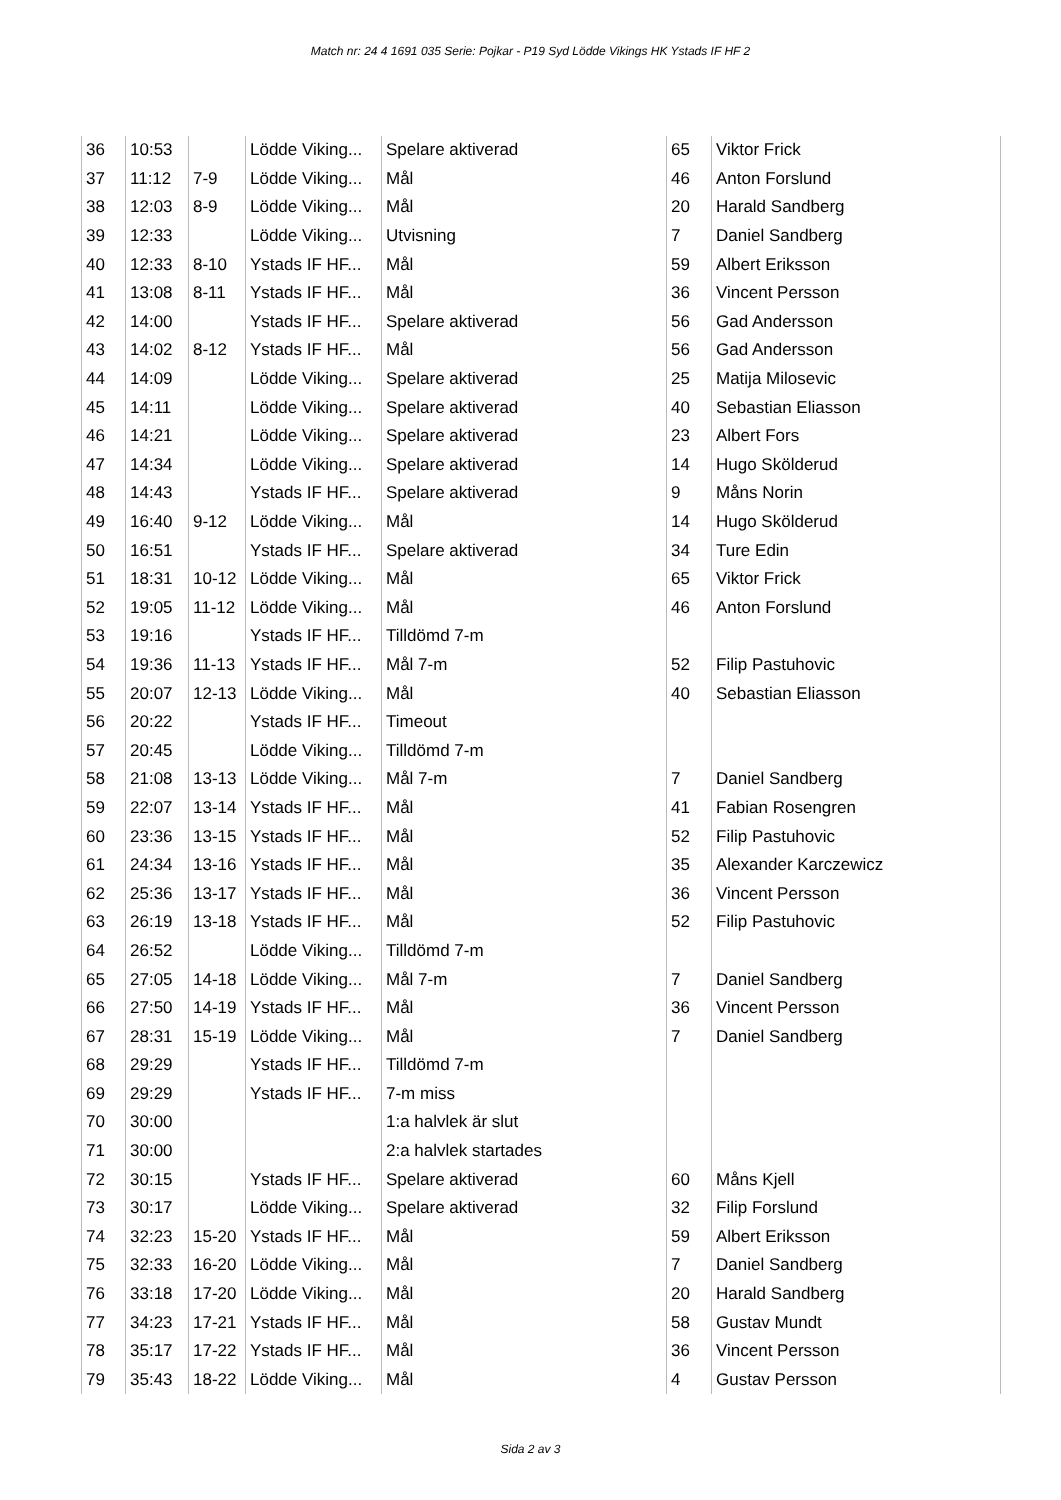Match nr: 24 4 1691 035 Serie: Pojkar - P19 Syd Lödde Vikings HK Ystads IF HF 2
| 36 | 10:53 | | Lödde Viking... | Spelare aktiverad | 65 | Viktor Frick |
| 37 | 11:12 | 7-9 | Lödde Viking... | Mål | 46 | Anton Forslund |
| 38 | 12:03 | 8-9 | Lödde Viking... | Mål | 20 | Harald Sandberg |
| 39 | 12:33 | | Lödde Viking... | Utvisning | 7 | Daniel Sandberg |
| 40 | 12:33 | 8-10 | Ystads IF HF... | Mål | 59 | Albert Eriksson |
| 41 | 13:08 | 8-11 | Ystads IF HF... | Mål | 36 | Vincent Persson |
| 42 | 14:00 | | Ystads IF HF... | Spelare aktiverad | 56 | Gad Andersson |
| 43 | 14:02 | 8-12 | Ystads IF HF... | Mål | 56 | Gad Andersson |
| 44 | 14:09 | | Lödde Viking... | Spelare aktiverad | 25 | Matija Milosevic |
| 45 | 14:11 | | Lödde Viking... | Spelare aktiverad | 40 | Sebastian Eliasson |
| 46 | 14:21 | | Lödde Viking... | Spelare aktiverad | 23 | Albert Fors |
| 47 | 14:34 | | Lödde Viking... | Spelare aktiverad | 14 | Hugo Skölderud |
| 48 | 14:43 | | Ystads IF HF... | Spelare aktiverad | 9 | Måns Norin |
| 49 | 16:40 | 9-12 | Lödde Viking... | Mål | 14 | Hugo Skölderud |
| 50 | 16:51 | | Ystads IF HF... | Spelare aktiverad | 34 | Ture Edin |
| 51 | 18:31 | 10-12 | Lödde Viking... | Mål | 65 | Viktor Frick |
| 52 | 19:05 | 11-12 | Lödde Viking... | Mål | 46 | Anton Forslund |
| 53 | 19:16 | | Ystads IF HF... | Tilldömd 7-m | | |
| 54 | 19:36 | 11-13 | Ystads IF HF... | Mål 7-m | 52 | Filip Pastuhovic |
| 55 | 20:07 | 12-13 | Lödde Viking... | Mål | 40 | Sebastian Eliasson |
| 56 | 20:22 | | Ystads IF HF... | Timeout | | |
| 57 | 20:45 | | Lödde Viking... | Tilldömd 7-m | | |
| 58 | 21:08 | 13-13 | Lödde Viking... | Mål 7-m | 7 | Daniel Sandberg |
| 59 | 22:07 | 13-14 | Ystads IF HF... | Mål | 41 | Fabian Rosengren |
| 60 | 23:36 | 13-15 | Ystads IF HF... | Mål | 52 | Filip Pastuhovic |
| 61 | 24:34 | 13-16 | Ystads IF HF... | Mål | 35 | Alexander Karczewicz |
| 62 | 25:36 | 13-17 | Ystads IF HF... | Mål | 36 | Vincent Persson |
| 63 | 26:19 | 13-18 | Ystads IF HF... | Mål | 52 | Filip Pastuhovic |
| 64 | 26:52 | | Lödde Viking... | Tilldömd 7-m | | |
| 65 | 27:05 | 14-18 | Lödde Viking... | Mål 7-m | 7 | Daniel Sandberg |
| 66 | 27:50 | 14-19 | Ystads IF HF... | Mål | 36 | Vincent Persson |
| 67 | 28:31 | 15-19 | Lödde Viking... | Mål | 7 | Daniel Sandberg |
| 68 | 29:29 | | Ystads IF HF... | Tilldömd 7-m | | |
| 69 | 29:29 | | Ystads IF HF... | 7-m miss | | |
| 70 | 30:00 | | | 1:a halvlek är slut | | |
| 71 | 30:00 | | | 2:a halvlek startades | | |
| 72 | 30:15 | | Ystads IF HF... | Spelare aktiverad | 60 | Måns Kjell |
| 73 | 30:17 | | Lödde Viking... | Spelare aktiverad | 32 | Filip Forslund |
| 74 | 32:23 | 15-20 | Ystads IF HF... | Mål | 59 | Albert Eriksson |
| 75 | 32:33 | 16-20 | Lödde Viking... | Mål | 7 | Daniel Sandberg |
| 76 | 33:18 | 17-20 | Lödde Viking... | Mål | 20 | Harald Sandberg |
| 77 | 34:23 | 17-21 | Ystads IF HF... | Mål | 58 | Gustav Mundt |
| 78 | 35:17 | 17-22 | Ystads IF HF... | Mål | 36 | Vincent Persson |
| 79 | 35:43 | 18-22 | Lödde Viking... | Mål | 4 | Gustav Persson |
Sida 2 av 3